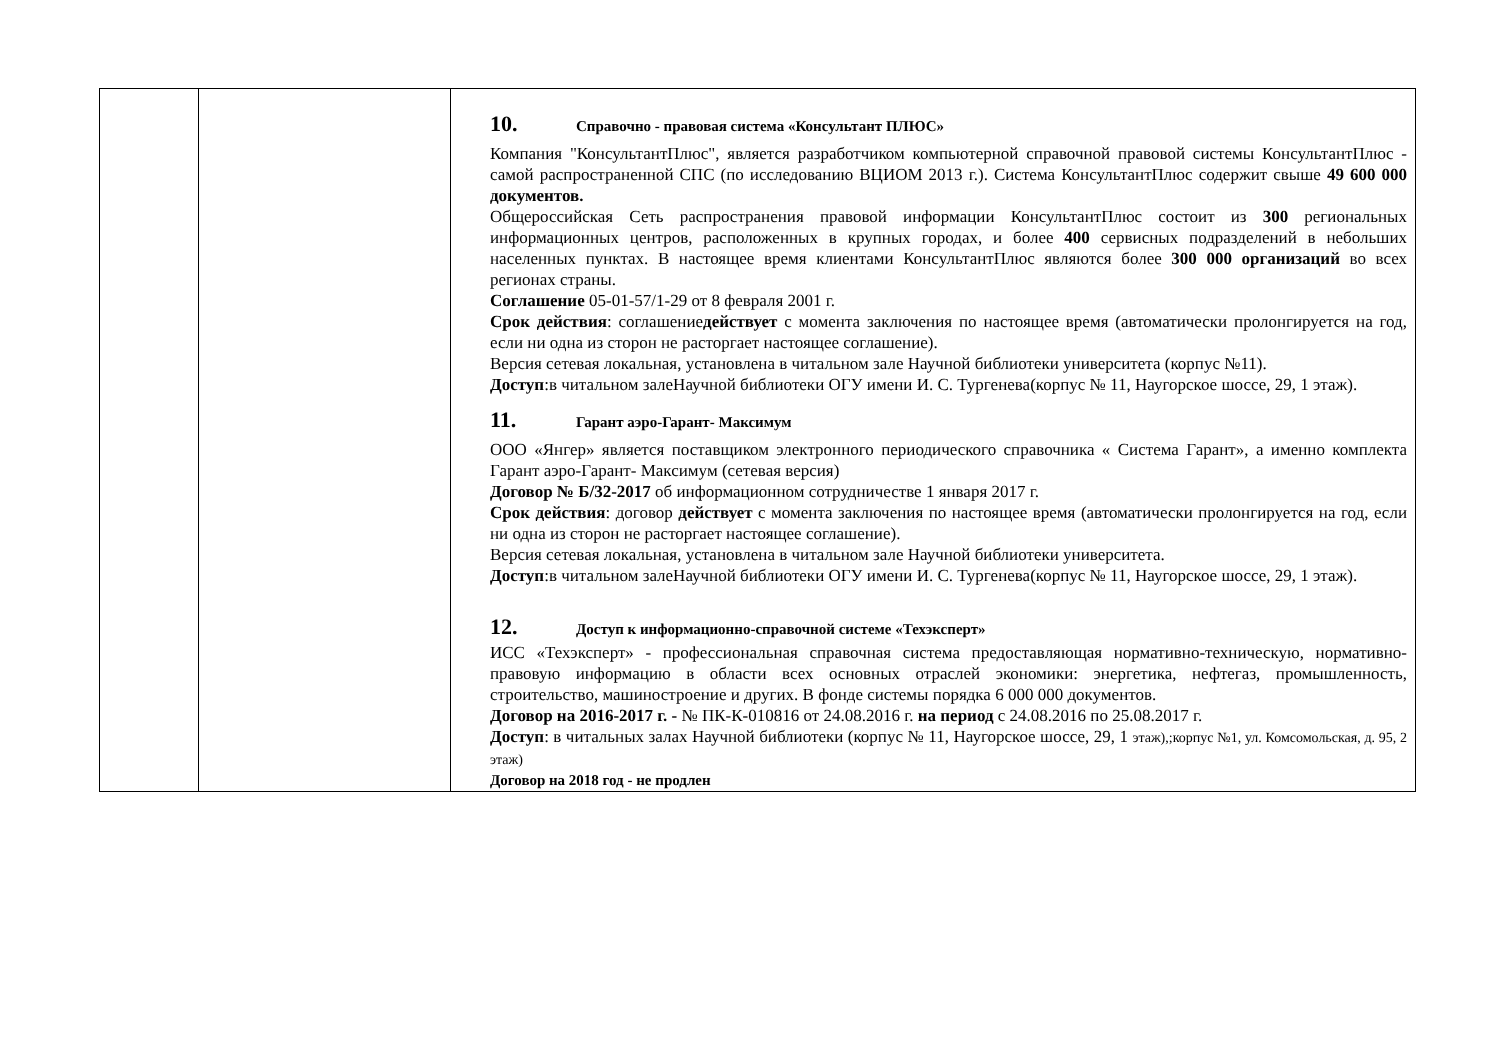| | | 10. Справочно - правовая система «Консультант ПЛЮС» Компания "КонсультантПлюс", является разработчиком компьютерной справочной правовой системы КонсультантПлюс - самой распространенной СПС (по исследованию ВЦИОМ 2013 г.). Система КонсультантПлюс содержит свыше 49 600 000 документов. Общероссийская Сеть распространения правовой информации КонсультантПлюс состоит из 300 региональных информационных центров, расположенных в крупных городах, и более 400 сервисных подразделений в небольших населенных пунктах. В настоящее время клиентами КонсультантПлюс являются более 300 000 организаций во всех регионах страны. Соглашение 05-01-57/1-29 от 8 февраля 2001 г. Срок действия : соглашение действует с момента заключения по настоящее время (автоматически пролонгируется на год, если ни одна из сторон не расторгает настоящее соглашение). Версия сетевая локальная, установлена в читальном зале Научной библиотеки университета (корпус №11). Доступ :в читальном залеНаучной библиотеки ОГУ имени И. С. Тургенева(корпус № 11, Наугорское шоссе, 29, 1 этаж). 11. Гарант аэро-Гарант- Максимум ООО «Янгер» является поставщиком электронного периодического справочника « Система Гарант», а именно комплекта Гарант аэро-Гарант- Максимум (сетевая версия) Договор № Б/32-2017 об информационном сотрудничестве 1 января 2017 г. Срок действия : договор действует с момента заключения по настоящее время (автоматически пролонгируется на год, если ни одна из сторон не расторгает настоящее соглашение). Версия сетевая локальная, установлена в читальном зале Научной библиотеки университета. Доступ :в читальном залеНаучной библиотеки ОГУ имени И. С. Тургенева(корпус № 11, Наугорское шоссе, 29, 1 этаж). 12. Доступ к информационно-справочной системе «Техэксперт» ИСС «Техэксперт» - профессиональная справочная система предоставляющая нормативно-техническую, нормативно-правовую информацию в области всех основных отраслей экономики: энергетика, нефтегаз, промышленность, строительство, машиностроение и других. В фонде системы порядка 6 000 000 документов. Договор на 2016-2017 г. - № ПК-К-010816 от 24.08.2016 г. на период с 24.08.2016 по 25.08.2017 г. Доступ : в читальных залах Научной библиотеки (корпус № 11, Наугорское шоссе, 29, 1 этаж),;корпус №1, ул. Комсомольская, д. 95, 2 этаж) Договор на 2018 год - не продлен |